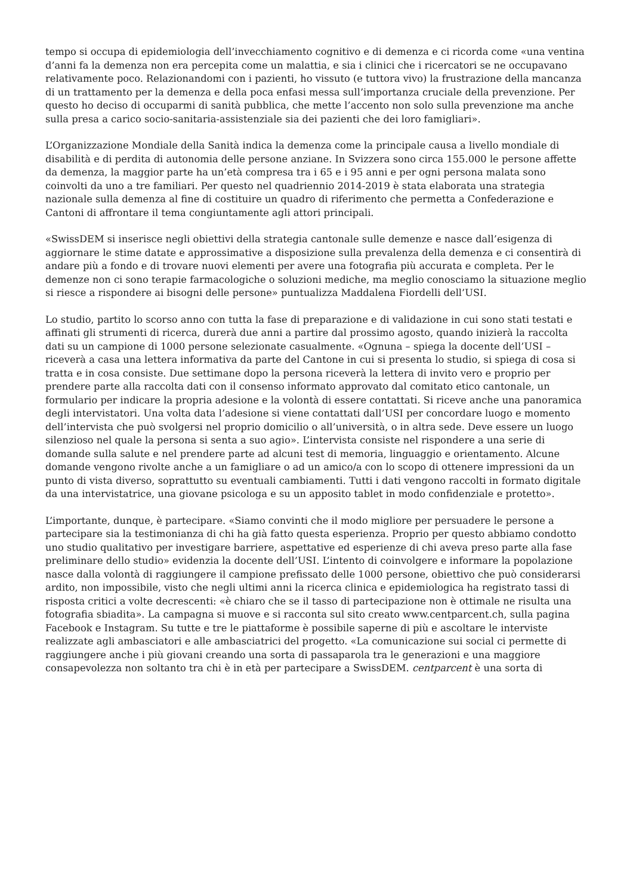tempo si occupa di epidemiologia dell’invecchiamento cognitivo e di demenza e ci ricorda come «una ventina d’anni fa la demenza non era percepita come un malattia, e sia i clinici che i ricercatori se ne occupavano relativamente poco. Relazionandomi con i pazienti, ho vissuto (e tuttora vivo) la frustrazione della mancanza di un trattamento per la demenza e della poca enfasi messa sull’importanza cruciale della prevenzione. Per questo ho deciso di occuparmi di sanità pubblica, che mette l’accento non solo sulla prevenzione ma anche sulla presa a carico socio-sanitaria-assistenziale sia dei pazienti che dei loro famigliari».
L’Organizzazione Mondiale della Sanità indica la demenza come la principale causa a livello mondiale di disabilità e di perdita di autonomia delle persone anziane. In Svizzera sono circa 155.000 le persone affette da demenza, la maggior parte ha un’età compresa tra i 65 e i 95 anni e per ogni persona malata sono coinvolti da uno a tre familiari. Per questo nel quadriennio 2014-2019 è stata elaborata una strategia nazionale sulla demenza al fine di costituire un quadro di riferimento che permetta a Confederazione e Cantoni di affrontare il tema congiuntamente agli attori principali.
«SwissDEM si inserisce negli obiettivi della strategia cantonale sulle demenze e nasce dall’esigenza di aggiornare le stime datate e approssimative a disposizione sulla prevalenza della demenza e ci consentirà di andare più a fondo e di trovare nuovi elementi per avere una fotografia più accurata e completa. Per le demenze non ci sono terapie farmacologiche o soluzioni mediche, ma meglio conosciamo la situazione meglio si riesce a rispondere ai bisogni delle persone» puntualizza Maddalena Fiordelli dell’USI.
Lo studio, partito lo scorso anno con tutta la fase di preparazione e di validazione in cui sono stati testati e affinati gli strumenti di ricerca, durerà due anni a partire dal prossimo agosto, quando inizierà la raccolta dati su un campione di 1000 persone selezionate casualmente. «Ognuna – spiega la docente dell’USI – riceverà a casa una lettera informativa da parte del Cantone in cui si presenta lo studio, si spiega di cosa si tratta e in cosa consiste. Due settimane dopo la persona riceverà la lettera di invito vero e proprio per prendere parte alla raccolta dati con il consenso informato approvato dal comitato etico cantonale, un formulario per indicare la propria adesione e la volontà di essere contattati. Si riceve anche una panoramica degli intervistatori. Una volta data l’adesione si viene contattati dall’USI per concordare luogo e momento dell’intervista che può svolgersi nel proprio domicilio o all’università, o in altra sede. Deve essere un luogo silenzioso nel quale la persona si senta a suo agio». L’intervista consiste nel rispondere a una serie di domande sulla salute e nel prendere parte ad alcuni test di memoria, linguaggio e orientamento. Alcune domande vengono rivolte anche a un famigliare o ad un amico/a con lo scopo di ottenere impressioni da un punto di vista diverso, soprattutto su eventuali cambiamenti. Tutti i dati vengono raccolti in formato digitale da una intervistatrice, una giovane psicologa e su un apposito tablet in modo confidenziale e protetto».
L’importante, dunque, è partecipare. «Siamo convinti che il modo migliore per persuadere le persone a partecipare sia la testimonianza di chi ha già fatto questa esperienza. Proprio per questo abbiamo condotto uno studio qualitativo per investigare barriere, aspettative ed esperienze di chi aveva preso parte alla fase preliminare dello studio» evidenzia la docente dell’USI. L’intento di coinvolgere e informare la popolazione nasce dalla volontà di raggiungere il campione prefissato delle 1000 persone, obiettivo che può considerarsi ardito, non impossibile, visto che negli ultimi anni la ricerca clinica e epidemiologica ha registrato tassi di risposta critici a volte decrescenti: «è chiaro che se il tasso di partecipazione non è ottimale ne risulta una fotografia sbiadita». La campagna si muove e si racconta sul sito creato www.centparcent.ch, sulla pagina Facebook e Instagram. Su tutte e tre le piattaforme è possibile saperne di più e ascoltare le interviste realizzate agli ambasciatori e alle ambasciatrici del progetto. «La comunicazione sui social ci permette di raggiungere anche i più giovani creando una sorta di passaparola tra le generazioni e una maggiore consapevolezza non soltanto tra chi è in età per partecipare a SwissDEM. centparcent è una sorta di